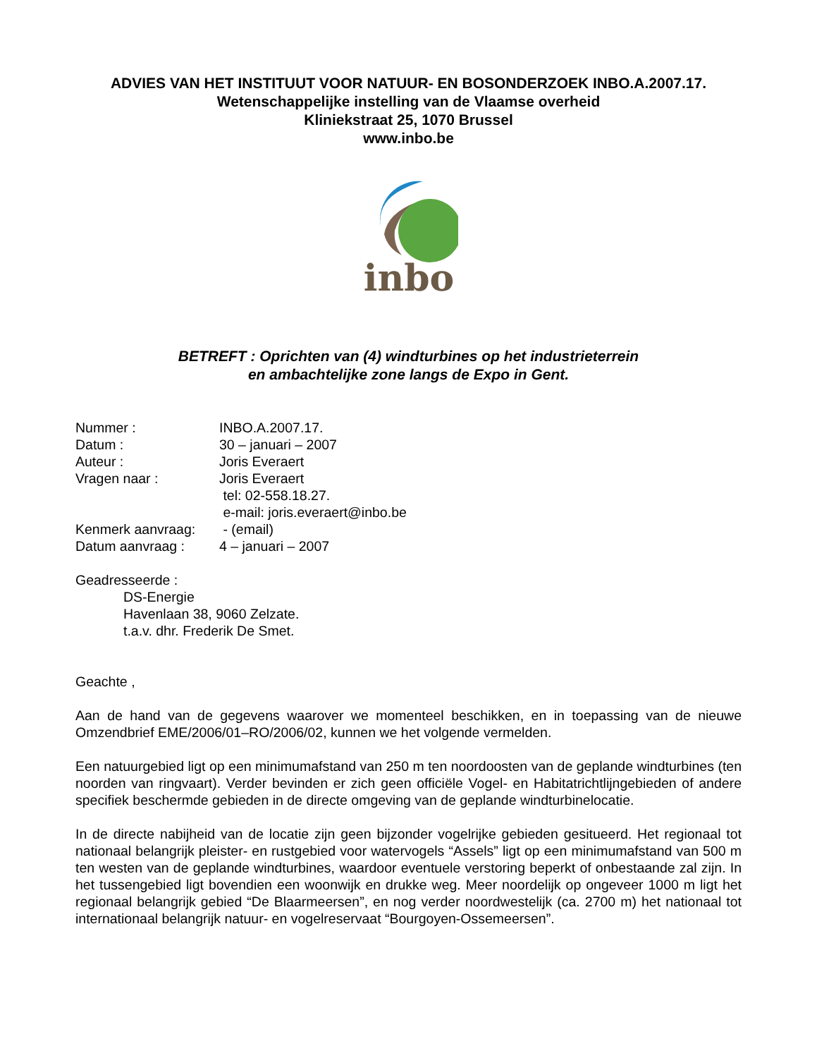ADVIES VAN HET INSTITUUT VOOR NATUUR- EN BOSONDERZOEK INBO.A.2007.17.
Wetenschappelijke instelling van de Vlaamse overheid
Kliniekstraat 25, 1070 Brussel
www.inbo.be
inbo
BETREFT : Oprichten van (4) windturbines op het industrieterrein
en ambachtelijke zone langs de Expo in Gent.
| Nummer : | INBO.A.2007.17. |
| Datum : | 30 – januari – 2007 |
| Auteur : | Joris Everaert |
| Vragen naar : | Joris Everaert tel: 02-558.18.27. e-mail: joris.everaert@inbo.be |
| Kenmerk aanvraag: | - (email) |
| Datum aanvraag : | 4 – januari – 2007 |
Geadresseerde :
DS-Energie
Havenlaan 38, 9060 Zelzate.
t.a.v. dhr. Frederik De Smet.
Geachte ,
Aan de hand van de gegevens waarover we momenteel beschikken, en in toepassing van de nieuwe Omzendbrief EME/2006/01–RO/2006/02, kunnen we het volgende vermelden.
Een natuurgebied ligt op een minimumafstand van 250 m ten noordoosten van de geplande windturbines (ten noorden van ringvaart). Verder bevinden er zich geen officiële Vogel- en Habitatrichtlijngebieden of andere specifiek beschermde gebieden in de directe omgeving van de geplande windturbinelocatie.
In de directe nabijheid van de locatie zijn geen bijzonder vogelrijke gebieden gesitueerd. Het regionaal tot nationaal belangrijk pleister- en rustgebied voor watervogels “Assels” ligt op een minimumafstand van 500 m ten westen van de geplande windturbines, waardoor eventuele verstoring beperkt of onbestaande zal zijn. In het tussengebied ligt bovendien een woonwijk en drukke weg. Meer noordelijk op ongeveer 1000 m ligt het regionaal belangrijk gebied “De Blaarmeersen”, en nog verder noordwestelijk (ca. 2700 m) het nationaal tot internationaal belangrijk natuur- en vogelreservaat “Bourgoyen-Ossemeersen”.